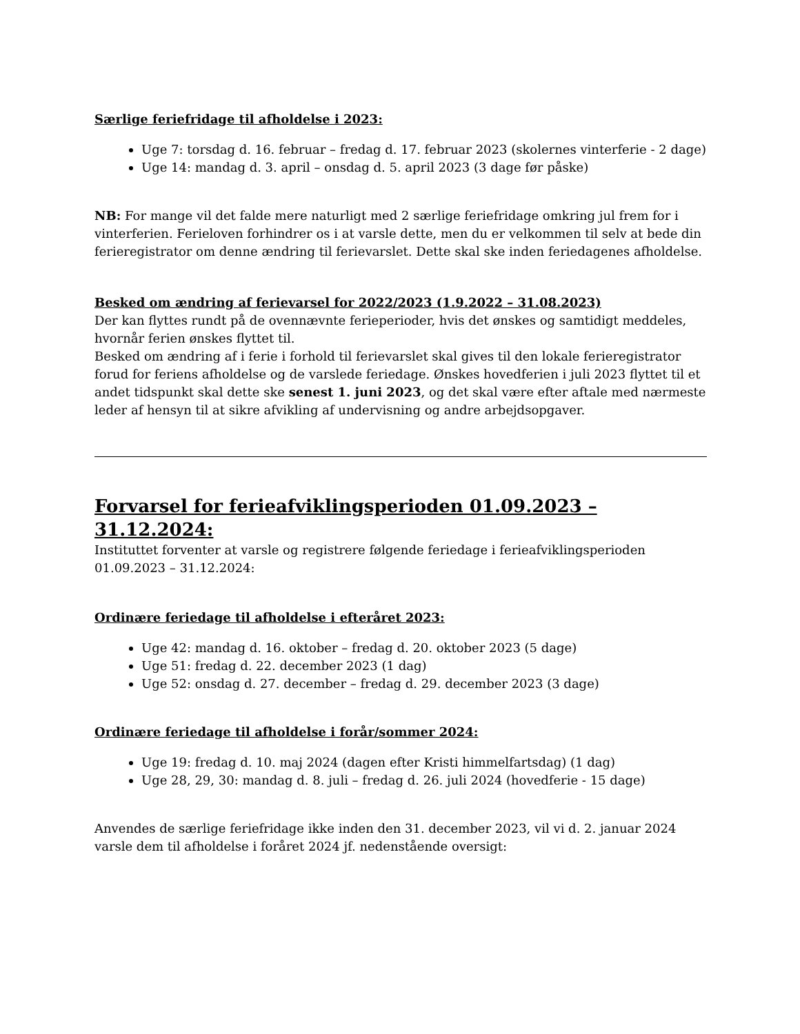Særlige feriefridage til afholdelse i 2023:
Uge 7: torsdag d. 16. februar – fredag d. 17. februar 2023 (skolernes vinterferie - 2 dage)
Uge 14: mandag d. 3. april – onsdag d. 5. april 2023 (3 dage før påske)
NB: For mange vil det falde mere naturligt med 2 særlige feriefridage omkring jul frem for i vinterferien. Ferieloven forhindrer os i at varsle dette, men du er velkommen til selv at bede din ferieregistrator om denne ændring til ferievarslet. Dette skal ske inden feriedagenes afholdelse.
Besked om ændring af ferievarsel for 2022/2023 (1.9.2022 – 31.08.2023)
Der kan flyttes rundt på de ovennævnte ferieperioder, hvis det ønskes og samtidigt meddeles, hvornår ferien ønskes flyttet til.
Besked om ændring af i ferie i forhold til ferievarslet skal gives til den lokale ferieregistrator forud for feriens afholdelse og de varslede feriedage. Ønskes hovedferien i juli 2023 flyttet til et andet tidspunkt skal dette ske senest 1. juni 2023, og det skal være efter aftale med nærmeste leder af hensyn til at sikre afvikling af undervisning og andre arbejdsopgaver.
Forvarsel for ferieafviklingsperioden 01.09.2023 – 31.12.2024:
Instituttet forventer at varsle og registrere følgende feriedage i ferieafviklingsperioden 01.09.2023 – 31.12.2024:
Ordinære feriedage til afholdelse i efteråret 2023:
Uge 42: mandag d. 16. oktober – fredag d. 20. oktober 2023 (5 dage)
Uge 51: fredag d. 22. december 2023 (1 dag)
Uge 52: onsdag d. 27. december – fredag d. 29. december 2023 (3 dage)
Ordinære feriedage til afholdelse i forår/sommer 2024:
Uge 19: fredag d. 10. maj 2024 (dagen efter Kristi himmelfartsdag) (1 dag)
Uge 28, 29, 30: mandag d. 8. juli – fredag d. 26. juli 2024 (hovedferie - 15 dage)
Anvendes de særlige feriefridage ikke inden den 31. december 2023, vil vi d. 2. januar 2024 varsle dem til afholdelse i foråret 2024 jf. nedenstående oversigt: